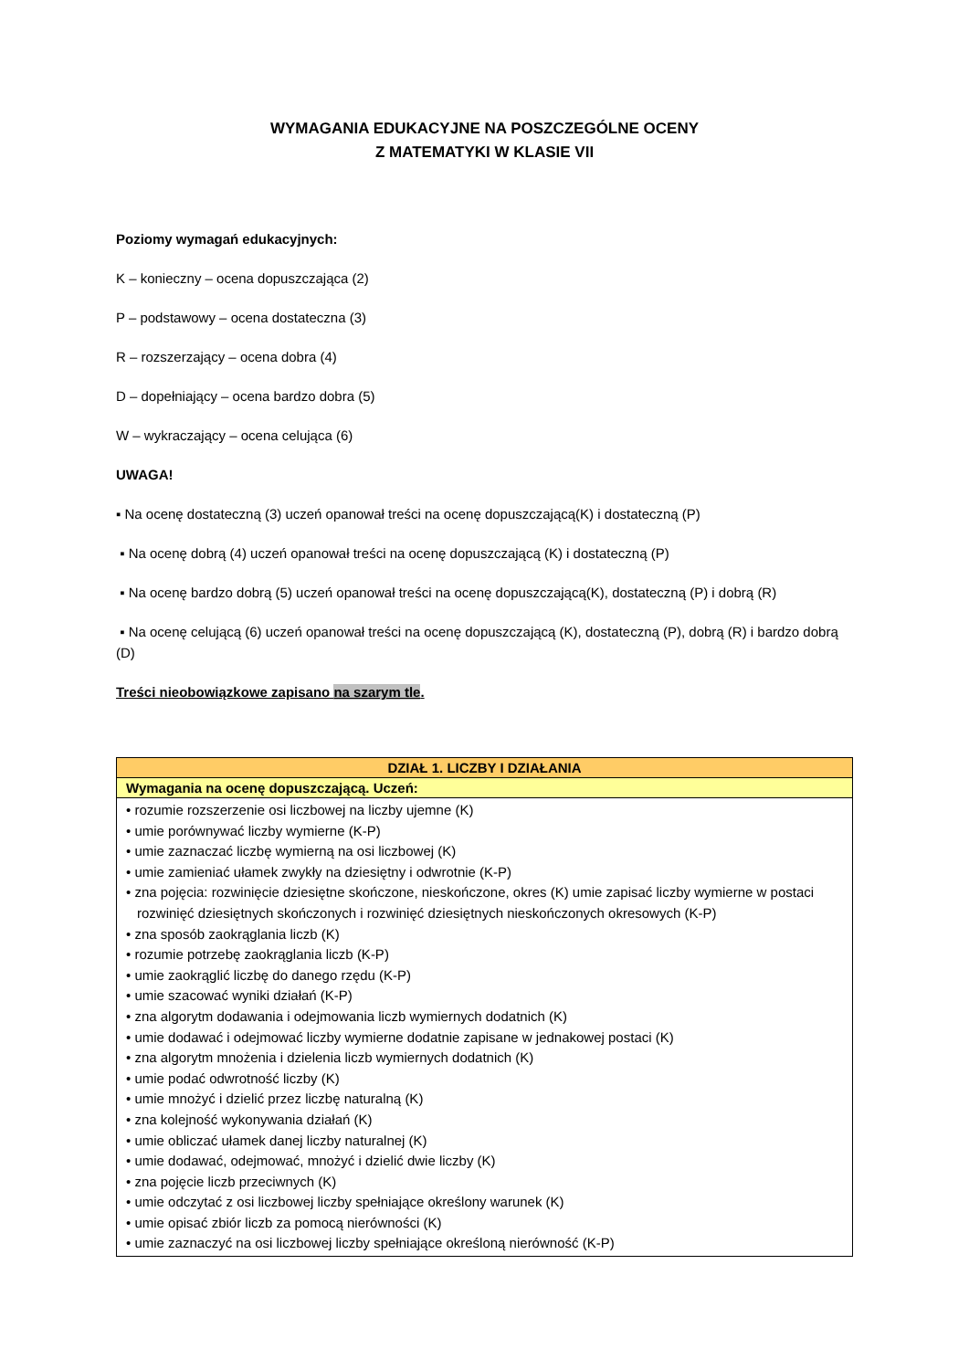WYMAGANIA EDUKACYJNE NA POSZCZEGÓLNE OCENY
Z MATEMATYKI W KLASIE VII
Poziomy wymagań edukacyjnych:
K – konieczny – ocena dopuszczająca (2)
P – podstawowy – ocena dostateczna (3)
R – rozszerzający – ocena dobra (4)
D – dopełniający – ocena bardzo dobra (5)
W – wykraczający – ocena celująca (6)
UWAGA!
▪ Na ocenę dostateczną (3) uczeń opanował treści na ocenę dopuszczającą(K) i dostateczną (P)
▪ Na ocenę dobrą (4) uczeń opanował treści na ocenę dopuszczającą (K) i dostateczną (P)
▪ Na ocenę bardzo dobrą (5) uczeń opanował treści na ocenę dopuszczającą(K), dostateczną (P) i dobrą (R)
▪ Na ocenę celującą (6) uczeń opanował treści na ocenę dopuszczającą (K), dostateczną (P), dobrą (R) i bardzo dobrą (D)
Treści nieobowiązkowe zapisano na szarym tle.
| DZIAŁ 1. LICZBY I DZIAŁANIA |
| --- |
| Wymagania na ocenę dopuszczającą. Uczeń: |
| • rozumie rozszerzenie osi liczbowej na liczby ujemne (K) • umie porównywać liczby wymierne (K-P) • umie zaznaczać liczbę wymierną na osi liczbowej (K) • umie zamieniać ułamek zwykły na dziesiętny i odwrotnie (K-P) • zna pojęcia: rozwinięcie dziesiętne skończone, nieskończone, okres (K) umie zapisać liczby wymierne w postaci rozwinięć dziesiętnych skończonych i rozwinięć dziesiętnych nieskończonych okresowych (K-P) • zna sposób zaokrąglania liczb (K) • rozumie potrzebę zaokrąglania liczb (K-P) • umie zaokrąglić liczbę do danego rzędu (K-P) • umie szacować wyniki działań (K-P) • zna algorytm dodawania i odejmowania liczb wymiernych dodatnich (K) • umie dodawać i odejmować liczby wymierne dodatnie zapisane w jednakowej postaci (K) • zna algorytm mnożenia i dzielenia liczb wymiernych dodatnich (K) • umie podać odwrotność liczby (K) • umie mnożyć i dzielić przez liczbę naturalną (K) • zna kolejność wykonywania działań (K) • umie obliczać ułamek danej liczby naturalnej (K) • umie dodawać, odejmować, mnożyć i dzielić dwie liczby (K) • zna pojęcie liczb przeciwnych (K) • umie odczytać z osi liczbowej liczby spełniające określony warunek (K) • umie opisać zbiór liczb za pomocą nierówności (K) • umie zaznaczyć na osi liczbowej liczby spełniające określoną nierówność (K-P) |